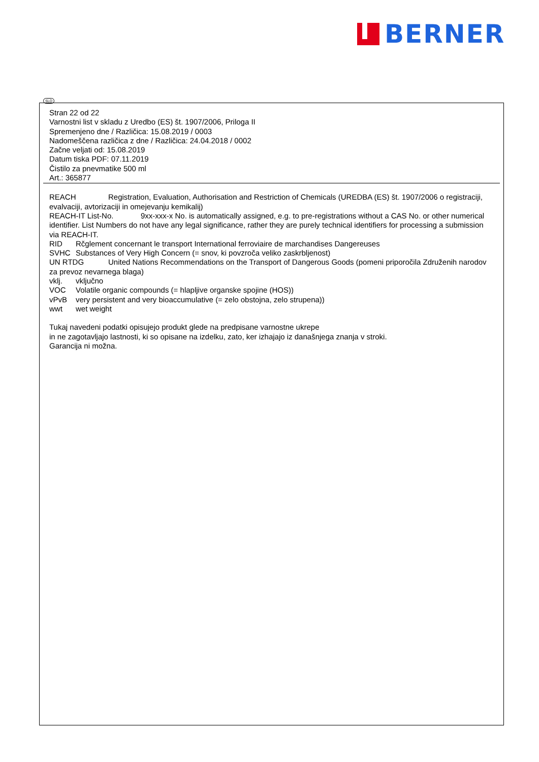BERNER
SLO
Stran 22 od 22
Varnostni list v skladu z Uredbo (ES) št. 1907/2006, Priloga II
Spremenjeno dne / Različica: 15.08.2019 / 0003
Nadomeščena različica z dne / Različica: 24.04.2018 / 0002
Začne veljati od: 15.08.2019
Datum tiska PDF: 07.11.2019
Čistilo za pnevmatike 500 ml
Art.: 365877
REACH Registration, Evaluation, Authorisation and Restriction of Chemicals (UREDBA (ES) št. 1907/2006 o registraciji, evalvaciji, avtorizaciji in omejevanju kemikalij)
REACH-IT List-No. 9xx-xxx-x No. is automatically assigned, e.g. to pre-registrations without a CAS No. or other numerical identifier. List Numbers do not have any legal significance, rather they are purely technical identifiers for processing a submission via REACH-IT.
RID Rčglement concernant le transport International ferroviaire de marchandises Dangereuses
SVHC Substances of Very High Concern (= snov, ki povzroča veliko zaskrbljenost)
UN RTDG United Nations Recommendations on the Transport of Dangerous Goods (pomeni priporočila Združenih narodov za prevoz nevarnega blaga)
vklj. vključno
VOC Volatile organic compounds (= hlapljive organske spojine (HOS))
vPvB very persistent and very bioaccumulative (= zelo obstojna, zelo strupena))
wwt wet weight
Tukaj navedeni podatki opisujejo produkt glede na predpisane varnostne ukrepe
in ne zagotavljajo lastnosti, ki so opisane na izdelku, zato, ker izhajajo iz današnjega znanja v stroki.
Garancija ni možna.